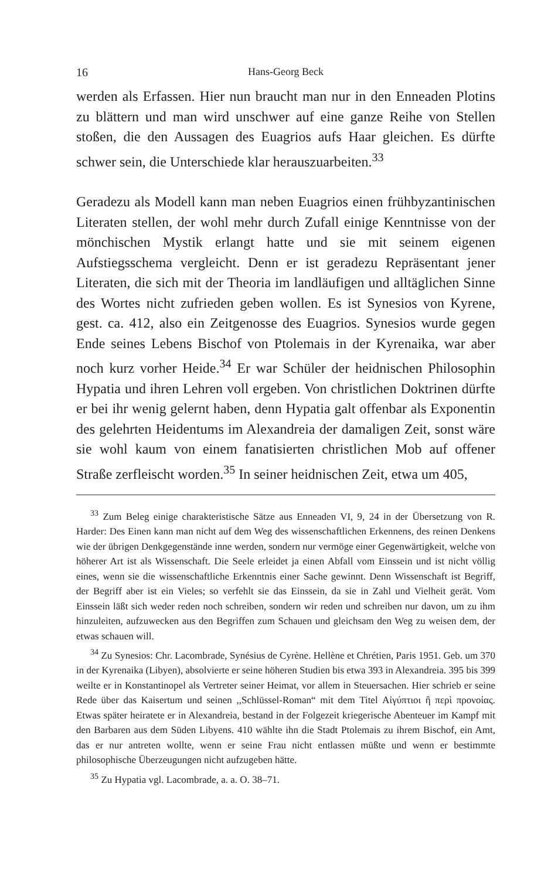16 Hans-Georg Beck
werden als Erfassen. Hier nun braucht man nur in den Enneaden Plotins zu blättern und man wird unschwer auf eine ganze Reihe von Stellen stoßen, die den Aussagen des Euagrios aufs Haar gleichen. Es dürfte schwer sein, die Unterschiede klar herauszuarbeiten.<sup>33</sup>
Geradezu als Modell kann man neben Euagrios einen frühbyzantinischen Literaten stellen, der wohl mehr durch Zufall einige Kenntnisse von der mönchischen Mystik erlangt hatte und sie mit seinem eigenen Aufstiegsschema vergleicht. Denn er ist geradezu Repräsentant jener Literaten, die sich mit der Theoria im landläufigen und alltäglichen Sinne des Wortes nicht zufrieden geben wollen. Es ist Synesios von Kyrene, gest. ca. 412, also ein Zeitgenosse des Euagrios. Synesios wurde gegen Ende seines Lebens Bischof von Ptolemais in der Kyrenaika, war aber noch kurz vorher Heide.<sup>34</sup> Er war Schüler der heidnischen Philosophin Hypatia und ihren Lehren voll ergeben. Von christlichen Doktrinen dürfte er bei ihr wenig gelernt haben, denn Hypatia galt offenbar als Exponentin des gelehrten Heidentums im Alexandreia der damaligen Zeit, sonst wäre sie wohl kaum von einem fanatisierten christlichen Mob auf offener Straße zerfleischt worden.<sup>35</sup> In seiner heidnischen Zeit, etwa um 405,
<sup>33</sup> Zum Beleg einige charakteristische Sätze aus Enneaden VI, 9, 24 in der Übersetzung von R. Harder: Des Einen kann man nicht auf dem Weg des wissenschaftlichen Erkennens, des reinen Denkens wie der übrigen Denkgegenstände inne werden, sondern nur vermöge einer Gegenwärtigkeit, welche von höherer Art ist als Wissenschaft. Die Seele erleidet ja einen Abfall vom Einssein und ist nicht völlig eines, wenn sie die wissenschaftliche Erkenntnis einer Sache gewinnt. Denn Wissenschaft ist Begriff, der Begriff aber ist ein Vieles; so verfehlt sie das Einssein, da sie in Zahl und Vielheit gerät. Vom Einssein läßt sich weder reden noch schreiben, sondern wir reden und schreiben nur davon, um zu ihm hinzuleiten, aufzuwecken aus den Begriffen zum Schauen und gleichsam den Weg zu weisen dem, der etwas schauen will.
<sup>34</sup> Zu Synesios: Chr. Lacombrade, Synésius de Cyrène. Hellène et Chrétien, Paris 1951. Geb. um 370 in der Kyrenaika (Libyen), absolvierte er seine höheren Studien bis etwa 393 in Alexandreia. 395 bis 399 weilte er in Konstantinopel als Vertreter seiner Heimat, vor allem in Steuersachen. Hier schrieb er seine Rede über das Kaisertum und seinen ,,Schlüssel-Roman“ mit dem Titel Αἰγύπτιοι ἢ περὶ προνοίας. Etwas später heiratete er in Alexandreia, bestand in der Folgezeit kriegerische Abenteuer im Kampf mit den Barbaren aus dem Süden Libyens. 410 wählte ihn die Stadt Ptolemais zu ihrem Bischof, ein Amt, das er nur antreten wollte, wenn er seine Frau nicht entlassen müßte und wenn er bestimmte philosophische Überzeugungen nicht aufzugeben hätte.
<sup>35</sup> Zu Hypatia vgl. Lacombrade, a. a. O. 38–71.